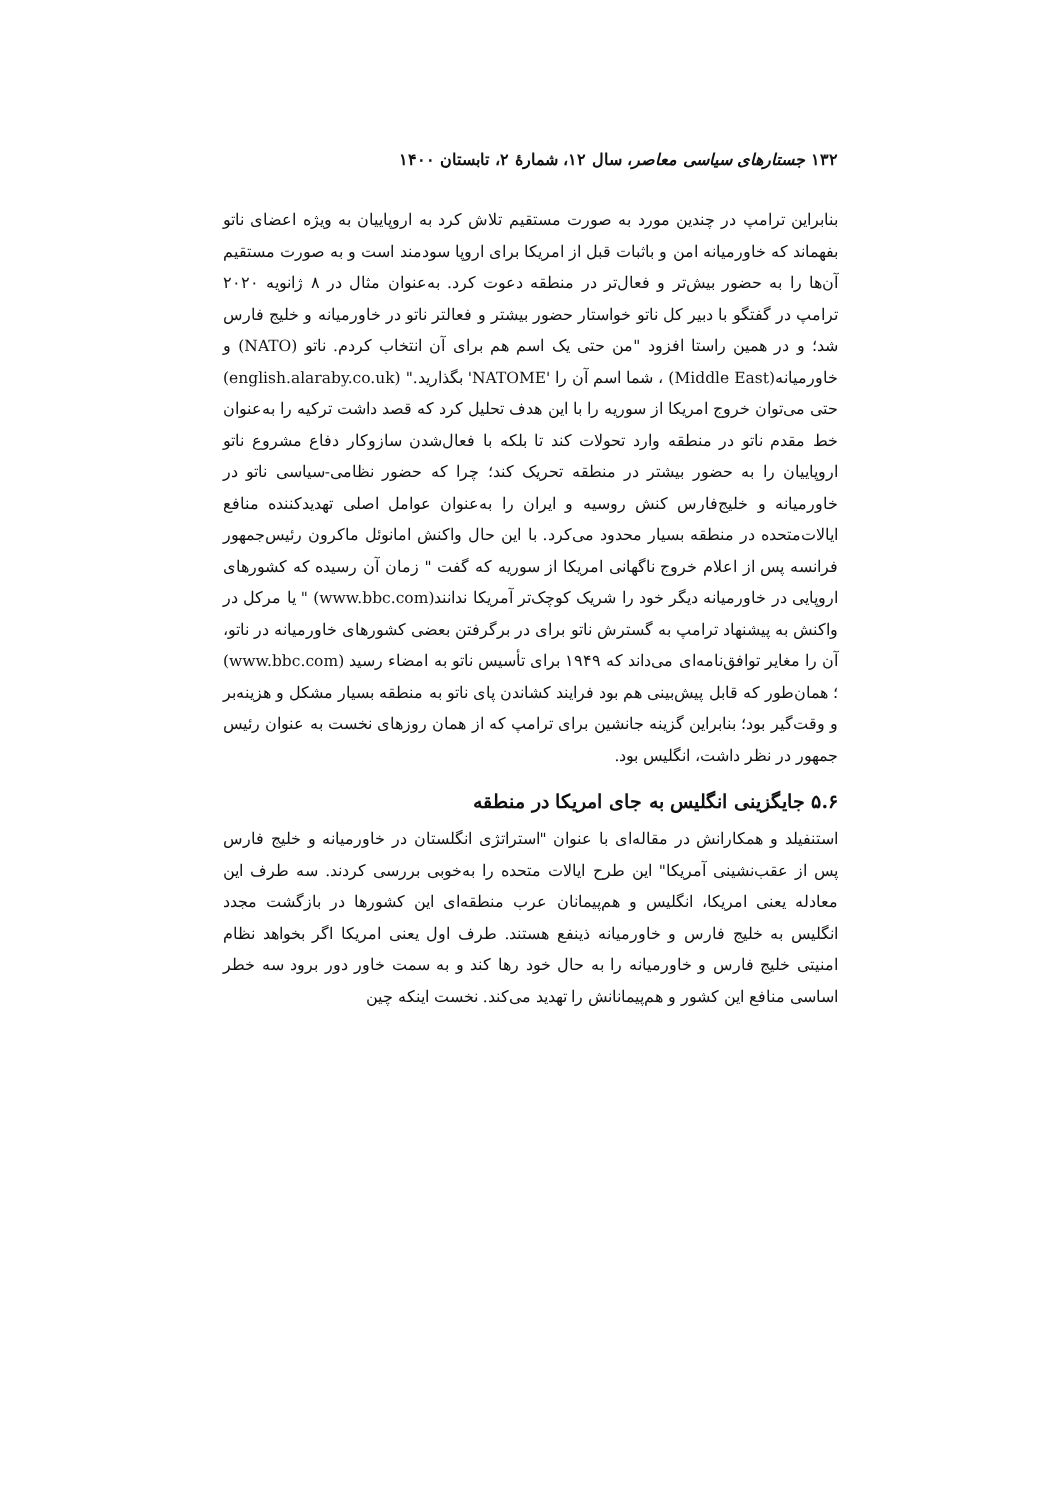۱۳۲ جستارهای سیاسی معاصر، سال ۱۲، شمارهٔ ۲، تابستان ۱۴۰۰
بنابراین ترامپ در چندین مورد به صورت مستقیم تلاش کرد به اروپاییان به ویژه اعضای ناتو بفهماند که خاورمیانه امن و باثبات قبل از امریکا برای اروپا سودمند است و به صورت مستقیم آن‌ها را به حضور بیش‌تر و فعال‌تر در منطقه دعوت کرد. به‌عنوان مثال در ۸ ژانویه ۲۰۲۰ ترامپ در گفتگو با دبیر کل ناتو خواستار حضور بیشتر و فعالتر ناتو در خاورمیانه و خلیج فارس شد؛ و در همین راستا افزود "من حتی یک اسم هم برای آن انتخاب کردم. ناتو (NATO) و خاورمیانه(Middle East) ، شما اسم آن را 'NATOME' بگذارید." (english.alaraby.co.uk) حتی می‌توان خروج امریکا از سوریه را با این هدف تحلیل کرد که قصد داشت ترکیه را به‌عنوان خط مقدم ناتو در منطقه وارد تحولات کند تا بلکه با فعال‌شدن سازوکار دفاع مشروع ناتو اروپاییان را به حضور بیشتر در منطقه تحریک کند؛ چرا که حضور نظامی-سیاسی ناتو در خاورمیانه و خلیج‌فارس کنش روسیه و ایران را به‌عنوان عوامل اصلی تهدیدکننده منافع ایالات‌متحده در منطقه بسیار محدود می‌کرد. با این حال واکنش امانوئل ماکرون رئیس‌جمهور فرانسه پس از اعلام خروج ناگهانی امریکا از سوریه که گفت " زمان آن رسیده که کشورهای اروپایی در خاورمیانه دیگر خود را شریک کوچک‌تر آمریکا ندانند(www.bbc.com) " یا مرکل در واکنش به پیشنهاد ترامپ به گسترش ناتو برای در برگرفتن بعضی کشورهای خاورمیانه در ناتو، آن را مغایر توافق‌نامه‌ای می‌داند که ۱۹۴۹ برای تأسیس ناتو به امضاء رسید (www.bbc.com) ؛ همان‌طور که قابل پیش‌بینی هم بود فرایند کشاندن پای ناتو به منطقه بسیار مشکل و هزینه‌بر و وقت‌گیر بود؛ بنابراین گزینه جانشین برای ترامپ که از همان روزهای نخست به عنوان رئیس جمهور در نظر داشت، انگلیس بود.
۵.۶ جایگزینی انگلیس به جای امریکا در منطقه
استنفیلد و همکارانش در مقاله‌ای با عنوان "استراتژی انگلستان در خاورمیانه و خلیج فارس پس از عقب‌نشینی آمریکا" این طرح ایالات متحده را به‌خوبی بررسی کردند. سه طرف این معادله یعنی امریکا، انگلیس و هم‌پیمانان عرب منطقه‌ای این کشورها در بازگشت مجدد انگلیس به خلیج فارس و خاورمیانه ذینفع هستند. طرف اول یعنی امریکا اگر بخواهد نظام امنیتی خلیج فارس و خاورمیانه را به حال خود رها کند و به سمت خاور دور برود سه خطر اساسی منافع این کشور و هم‌پیمانانش را تهدید می‌کند. نخست اینکه چین